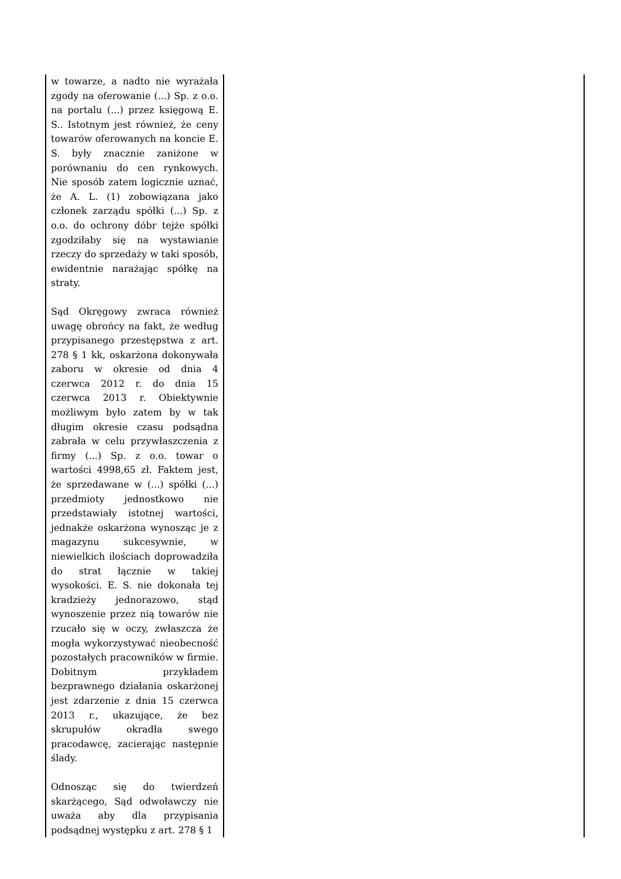| w towarze, a nadto nie wyrażała zgody na oferowanie (...) Sp. z o.o. na portalu (...) przez księgową E. S.. Istotnym jest również, że ceny towarów oferowanych na koncie E. S. były znacznie zaniżone w porównaniu do cen rynkowych. Nie sposób zatem logicznie uznać, że A. L. (1) zobowiązana jako członek zarządu spółki (...) Sp. z o.o. do ochrony dóbr tejże spółki zgodziłaby się na wystawianie rzeczy do sprzedaży w taki sposób, ewidentnie narażając spółkę na straty. Sąd Okręgowy zwraca również uwagę obrońcy na fakt, że według przypisanego przestępstwa z art. 278 § 1 kk, oskarżona dokonywała zaboru w okresie od dnia 4 czerwca 2012 r. do dnia 15 czerwca 2013 r. Obiektywnie możliwym było zatem by w tak długim okresie czasu podsądna zabrała w celu przywłaszczenia z firmy (...) Sp. z o.o. towar o wartości 4998,65 zł. Faktem jest, że sprzedawane w (...) spółki (...) przedmioty jednostkowo nie przedstawiały istotnej wartości, jednakże oskarżona wynosząc je z magazynu sukcesywnie, w niewielkich ilościach doprowadziła do strat łącznie w takiej wysokości. E. S. nie dokonała tej kradzieży jednorazowo, stąd wynoszenie przez nią towarów nie rzucało się w oczy, zwłaszcza że mogła wykorzystywać nieobecność pozostałych pracowników w firmie. Dobitnym przykładem bezprawnego działania oskarżonej jest zdarzenie z dnia 15 czerwca 2013 r., ukazujące, że bez skrupułów okradła swego pracodawcę, zacierając następnie ślady. Odnosząc się do twierdzeń skarżącego, Sąd odwoławczy nie uważa aby dla przypisania podsądnej występku z art. 278 § 1 | |